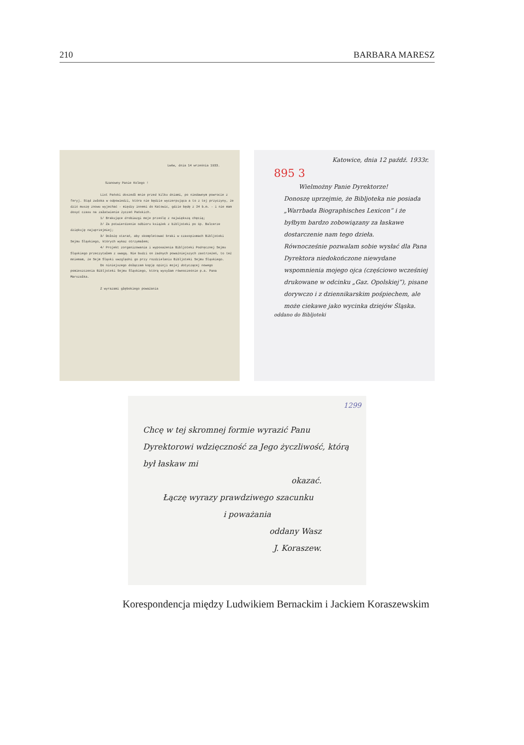210 BARBARA MARESZ
Lwów, dnia 14 września 1933.
Szanowny Panie Kolego !
List Pański doszedł mnie przed kilku dniami, po niedawnym powrocie z feryj. Stąd zwłoka w odpowiedzi, która nie będzie wyczerpująca a to z tej przyczyny, że dziś muszę znowu wyjechać - między innemi do Katowic, gdzie będę z 24 b.m. - i nie mam dosyć czasu na załatwienie życzeń Pańskich.
1/ Brakujące drobiazgi moje prześlę z największą chęcią;
2/ Za potwierdzenie odbioru książek z bibljoteki po śp. Balcerze dziękuję najuprzejmiej;
3/ Dołożę starań, aby skompletować braki w czasopismach Bibljoteki Sejmu Śląskiego, których wykaz otrzymałem;
4/ Projekt zorganizowania i wyposażenia Bibljoteki Podręcznej Sejmu Śląskiego przeczytałem z uwagą. Nie budzi on żadnych poważniejszych zastrzeżeń, to też mniemam, że Sejm Śląski uwzględni go przy rozdzielaniu Bibljoteki Sejmu Śląskiego.
Do niniejszego dołączam kopję opinji mojej dotyczącej nowego pomieszczenia Bibljoteki Sejmu Śląskiego, którą wysyłam równocześnie p.a. Pana Marszałka.
Z wyrazami głębokiego poważania
Katowice, dnia 12 paźdź. 1933r.
895 3
Wielmożny Panie Dyrektorze!
Donoszę uprzejmie, że Bibljoteka nie posiada „Warrbada Biographisches Lexicon” i że byłbym bardzo zobowiązany za łaskawe dostarczenie nam tego dzieła.
Równocześnie pozwalam sobie wysłać dla Pana Dyrektora niedokończone niewydane wspomnienia mojego ojca (częściowo wcześniej drukowane w odcinku „Gaz. Opolskiej”), pisane dorywczo i z dziennikarskim pośpiechem, ale może ciekawe jako wycinka dziejów Śląska.
oddano do Bibljoteki
1299
Chcę w tej skromnej formie wyrazić Panu Dyrektorowi wdzięczność za Jego życzliwość, którą był łaskaw mi
okazać.
Łączę wyrazy prawdziwego szacunku
i poważania
oddany Wasz
J. Koraszew.
Korespondencja między Ludwikiem Bernackim i Jackiem Koraszewskim